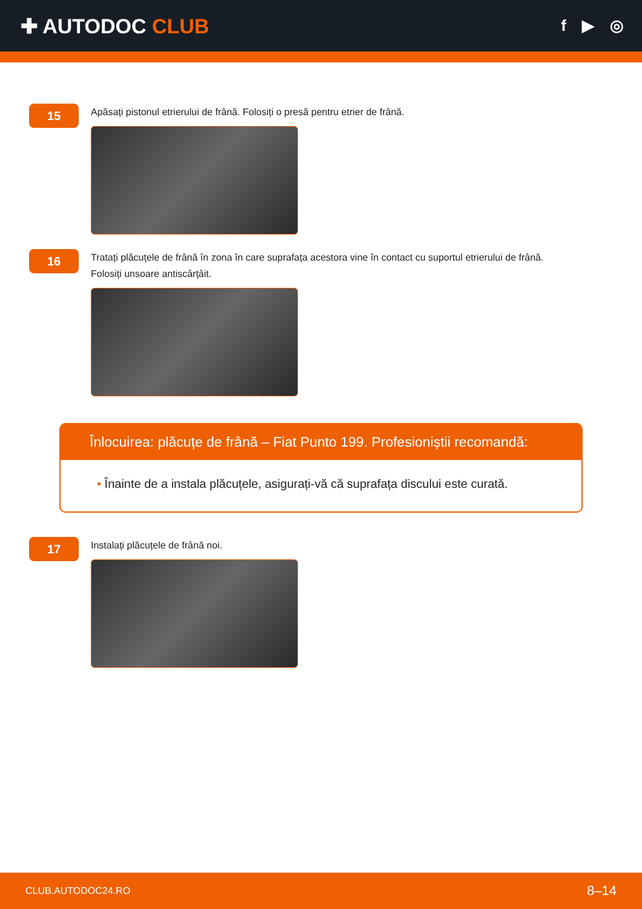✚ AUTODOC CLUB
f ▶ ◎
15
Apăsați pistonul etrierului de frână. Folosiți o presă pentru etrier de frână.
16
Tratați plăcuțele de frână în zona în care suprafața acestora vine în contact cu suportul etrierului de frână.
Folosiți unsoare antiscârțâit.
Înlocuirea: plăcuțe de frână – Fiat Punto 199. Profesioniștii recomandă:
• Înainte de a instala plăcuțele, asigurați-vă că suprafața discului este curată.
17
Instalați plăcuțele de frână noi.
CLUB.AUTODOC24.RO 8–14